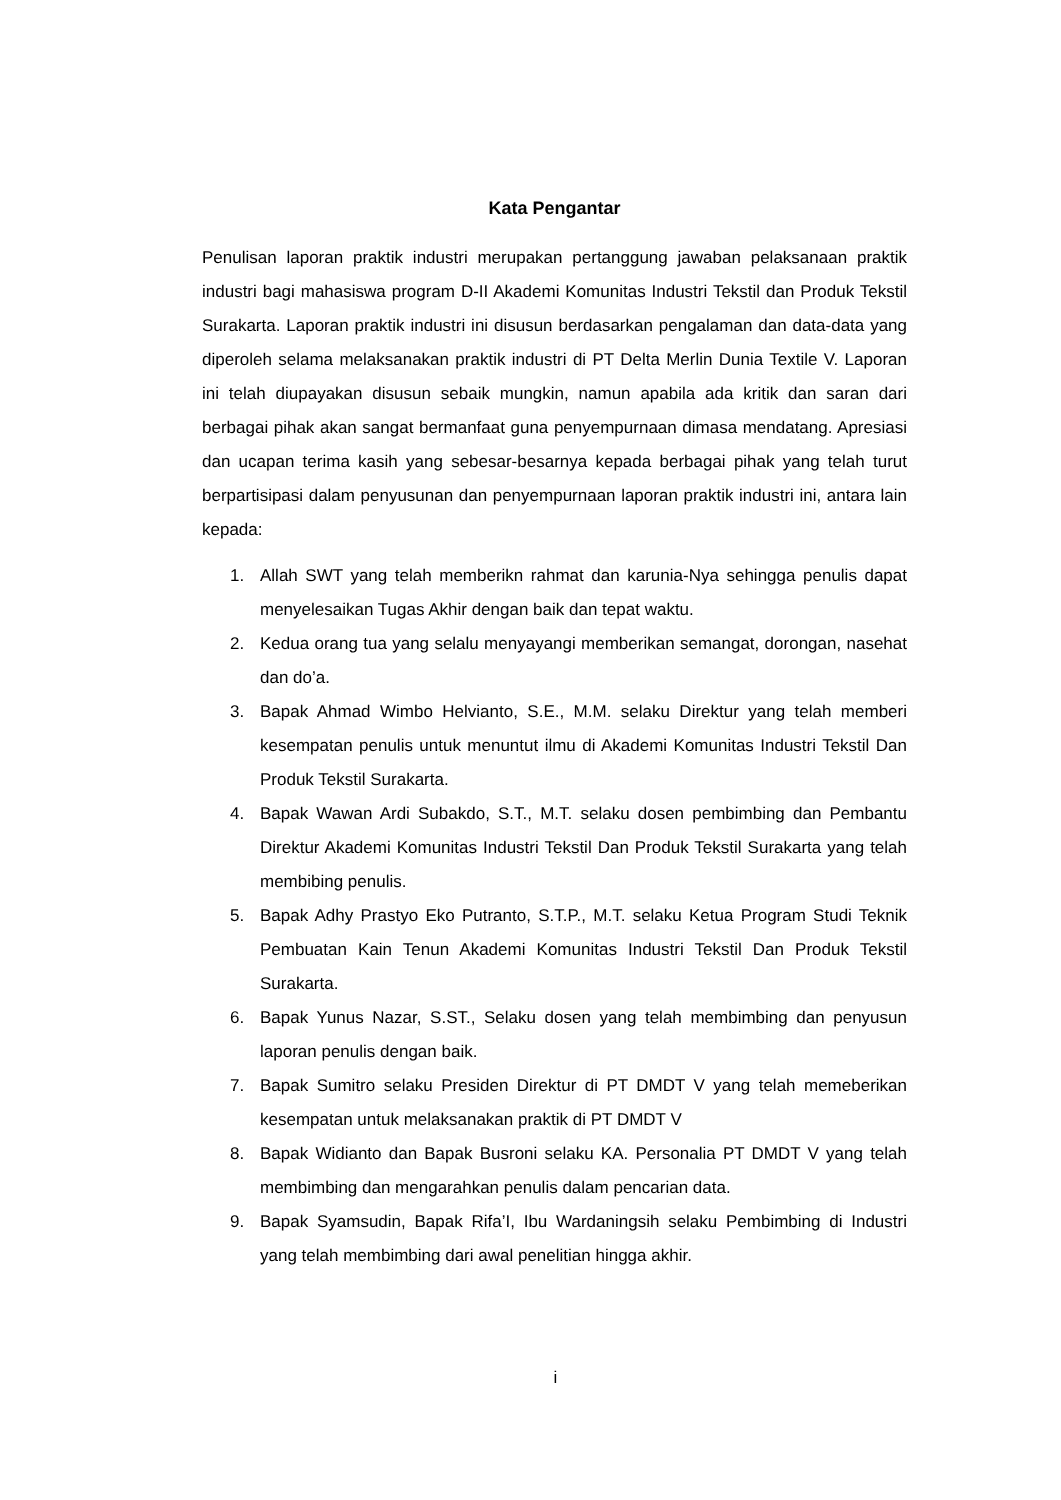Kata Pengantar
Penulisan laporan praktik industri merupakan pertanggung jawaban pelaksanaan praktik industri bagi mahasiswa program D-II Akademi Komunitas Industri Tekstil dan Produk Tekstil Surakarta. Laporan praktik industri ini disusun berdasarkan pengalaman dan data-data yang diperoleh selama melaksanakan praktik industri di PT Delta Merlin Dunia Textile V. Laporan ini telah diupayakan disusun sebaik mungkin, namun apabila ada kritik dan saran dari berbagai pihak akan sangat bermanfaat guna penyempurnaan dimasa mendatang. Apresiasi dan ucapan terima kasih yang sebesar-besarnya kepada berbagai pihak yang telah turut berpartisipasi dalam penyusunan dan penyempurnaan laporan praktik industri ini, antara lain kepada:
1. Allah SWT yang telah memberikn rahmat dan karunia-Nya sehingga penulis dapat menyelesaikan Tugas Akhir dengan baik dan tepat waktu.
2. Kedua orang tua yang selalu menyayangi memberikan semangat, dorongan, nasehat dan do’a.
3. Bapak Ahmad Wimbo Helvianto, S.E., M.M. selaku Direktur yang telah memberi kesempatan penulis untuk menuntut ilmu di Akademi Komunitas Industri Tekstil Dan Produk Tekstil Surakarta.
4. Bapak Wawan Ardi Subakdo, S.T., M.T. selaku dosen pembimbing dan Pembantu Direktur Akademi Komunitas Industri Tekstil Dan Produk Tekstil Surakarta yang telah membibing penulis.
5. Bapak Adhy Prastyo Eko Putranto, S.T.P., M.T. selaku Ketua Program Studi Teknik Pembuatan Kain Tenun Akademi Komunitas Industri Tekstil Dan Produk Tekstil Surakarta.
6. Bapak Yunus Nazar, S.ST., Selaku dosen yang telah membimbing dan penyusun laporan penulis dengan baik.
7. Bapak Sumitro selaku Presiden Direktur di PT DMDT V yang telah memeberikan kesempatan untuk melaksanakan praktik di PT DMDT V
8. Bapak Widianto dan Bapak Busroni selaku KA. Personalia PT DMDT V yang telah membimbing dan mengarahkan penulis dalam pencarian data.
9. Bapak Syamsudin, Bapak Rifa’I, Ibu Wardaningsih selaku Pembimbing di Industri yang telah membimbing dari awal penelitian hingga akhir.
i